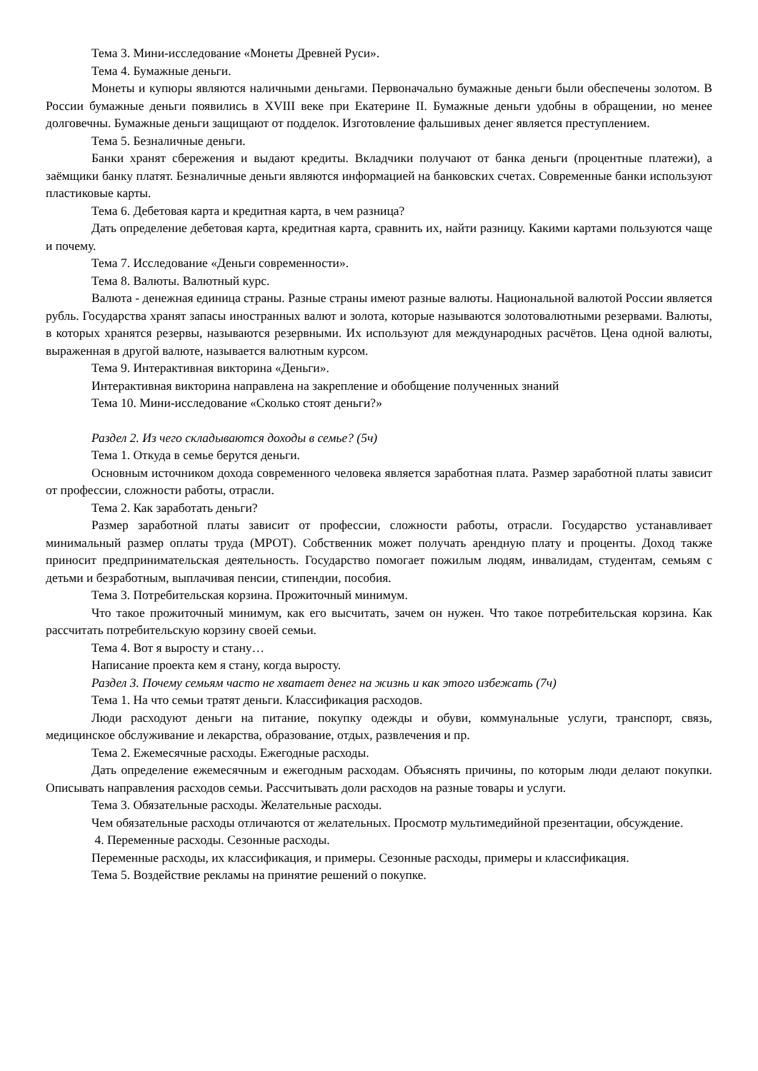Тема 3. Мини-исследование «Монеты Древней Руси».
Тема 4. Бумажные деньги.
Монеты и купюры являются наличными деньгами. Первоначально бумажные деньги были обеспечены золотом. В России бумажные деньги появились в XVIII веке при Екатерине II. Бумажные деньги удобны в обращении, но менее долговечны. Бумажные деньги защищают от подделок. Изготовление фальшивых денег является преступлением.
Тема 5. Безналичные деньги.
Банки хранят сбережения и выдают кредиты. Вкладчики получают от банка деньги (процентные платежи), а заёмщики банку платят. Безналичные деньги являются информацией на банковских счетах. Современные банки используют пластиковые карты.
Тема 6. Дебетовая карта и кредитная карта, в чем разница?
Дать определение дебетовая карта, кредитная карта, сравнить их, найти разницу. Какими картами пользуются чаще и почему.
Тема 7. Исследование «Деньги современности».
Тема 8. Валюты. Валютный курс.
Валюта - денежная единица страны. Разные страны имеют разные валюты. Национальной валютой России является рубль. Государства хранят запасы иностранных валют и золота, которые называются золотовалютными резервами. Валюты, в которых хранятся резервы, называются резервными. Их используют для международных расчётов. Цена одной валюты, выраженная в другой валюте, называется валютным курсом.
Тема 9. Интерактивная викторина «Деньги».
Интерактивная викторина направлена на закрепление и обобщение полученных знаний
Тема 10. Мини-исследование «Сколько стоят деньги?»
Раздел 2. Из чего складываются доходы в семье? (5ч)
Тема 1. Откуда в семье берутся деньги.
Основным источником дохода современного человека является заработная плата. Размер заработной платы зависит от профессии, сложности работы, отрасли.
Тема 2. Как заработать деньги?
Размер заработной платы зависит от профессии, сложности работы, отрасли. Государство устанавливает минимальный размер оплаты труда (МРОТ). Собственник может получать арендную плату и проценты. Доход также приносит предпринимательская деятельность. Государство помогает пожилым людям, инвалидам, студентам, семьям с детьми и безработным, выплачивая пенсии, стипендии, пособия.
Тема 3. Потребительская корзина. Прожиточный минимум.
Что такое прожиточный минимум, как его высчитать, зачем он нужен. Что такое потребительская корзина. Как рассчитать потребительскую корзину своей семьи.
Тема 4. Вот я выросту и стану…
Написание проекта кем я стану, когда выросту.
Раздел 3. Почему семьям часто не хватает денег на жизнь и как этого избежать (7ч)
Тема 1. На что семьи тратят деньги. Классификация расходов.
Люди расходуют деньги на питание, покупку одежды и обуви, коммунальные услуги, транспорт, связь, медицинское обслуживание и лекарства, образование, отдых, развлечения и пр.
Тема 2. Ежемесячные расходы. Ежегодные расходы.
Дать определение ежемесячным и ежегодным расходам. Объяснять причины, по которым люди делают покупки. Описывать направления расходов семьи. Рассчитывать доли расходов на разные товары и услуги.
Тема 3. Обязательные расходы. Желательные расходы.
Чем обязательные расходы отличаются от желательных. Просмотр мультимедийной презентации, обсуждение.
4. Переменные расходы. Сезонные расходы.
Переменные расходы, их классификация, и примеры. Сезонные расходы, примеры и классификация.
Тема 5. Воздействие рекламы на принятие решений о покупке.